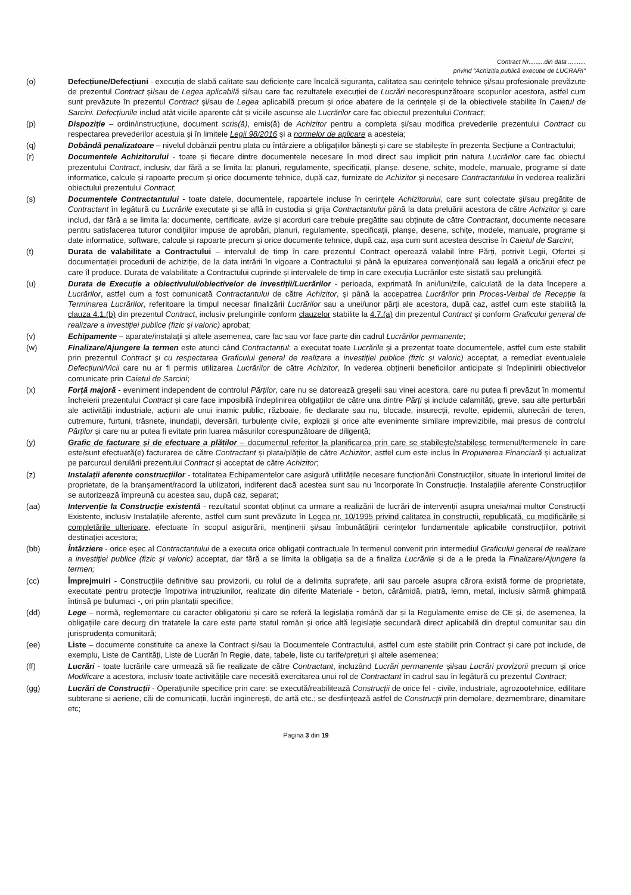Contract Nr.........din data ..........
privind "Achiziția publică executie de LUCRARI"
(o) Defecțiune/Defecțiuni - execuția de slabă calitate sau deficiențe care încalcă siguranța, calitatea sau cerințele tehnice și/sau profesionale prevăzute de prezentul Contract și/sau de Legea aplicabilă și/sau care fac rezultatele execuției de Lucrări necorespunzătoare scopurilor acestora, astfel cum sunt prevăzute în prezentul Contract și/sau de Legea aplicabilă precum și orice abatere de la cerințele și de la obiectivele stabilite în Caietul de Sarcini. Defecțiunile includ atât viciile aparente cât și viciile ascunse ale Lucrărilor care fac obiectul prezentului Contract;
(p) Dispoziție – ordin/instrucțiune, document scris(ă), emis(ă) de Achizitor pentru a completa și/sau modifica prevederile prezentului Contract cu respectarea prevederilor acestuia și în limitele Legii 98/2016 și a normelor de aplicare a acesteia;
(q) Dobândă penalizatoare – nivelul dobânzii pentru plata cu întârziere a obligațiilor bănești și care se stabilește în prezenta Secțiune a Contractului;
(r) Documentele Achizitorului - toate și fiecare dintre documentele necesare în mod direct sau implicit prin natura Lucrărilor care fac obiectul prezentului Contract, inclusiv, dar fără a se limita la: planuri, regulamente, specificații, planșe, desene, schițe, modele, manuale, programe și date informatice, calcule și rapoarte precum și orice documente tehnice, după caz, furnizate de Achizitor și necesare Contractantului în vederea realizării obiectului prezentului Contract;
(s) Documentele Contractantului - toate datele, documentele, rapoartele incluse în cerințele Achizitorului, care sunt colectate și/sau pregătite de Contractant în legătură cu Lucrările executate și se află în custodia și grija Contractantului până la data preluării acestora de către Achizitor și care includ, dar fără a se limita la: documente, certificate, avize și acorduri care trebuie pregătite sau obținute de către Contractant, documente necesare pentru satisfacerea tuturor condițiilor impuse de aprobări, planuri, regulamente, specificații, planșe, desene, schițe, modele, manuale, programe și date informatice, software, calcule și rapoarte precum și orice documente tehnice, după caz, așa cum sunt acestea descrise în Caietul de Sarcini;
(t) Durata de valabilitate a Contractului – intervalul de timp în care prezentul Contract operează valabil între Părți, potrivit Legii, Ofertei și documentației procedurii de achiziție, de la data intrării în vigoare a Contractului și până la epuizarea convențională sau legală a oricărui efect pe care îl produce. Durata de valabilitate a Contractului cuprinde și intervalele de timp în care execuția Lucrărilor este sistată sau prelungită.
(u) Durata de Execuție a obiectivului/obiectivelor de investiții/Lucrărilor - perioada, exprimată în ani/luni/zile, calculată de la data începere a Lucrărilor, astfel cum a fost comunicată Contractantului de către Achizitor, și până la accepatrea Lucrărilor prin Proces-Verbal de Recepție la Terminarea Lucrărilor, referitoare la timpul necesar finalizării Lucrărilor sau a unei/unor părți ale acestora, după caz, astfel cum este stabilită la clauza 4.1.(b) din prezentul Contract, inclusiv prelungirile conform clauzelor stabilite la 4.7.(a) din prezentul Contract și conform Graficului general de realizare a investiției publice (fizic și valoric) aprobat;
(v) Echipamente – aparate/instalații și altele asemenea, care fac sau vor face parte din cadrul Lucrărilor permanente;
(w) Finalizare/Ajungere la termen este atunci când Contractantul: a executat toate Lucrările și a prezentat toate documentele, astfel cum este stabilit prin prezentul Contract și cu respectarea Graficului general de realizare a investiției publice (fizic și valoric) acceptat, a remediat eventualele Defecțiuni/Vicii care nu ar fi permis utilizarea Lucrărilor de către Achizitor, în vederea obținerii beneficiilor anticipate și îndeplinirii obiectivelor comunicate prin Caietul de Sarcini;
(x) Forță majoră - eveniment independent de controlul Părților, care nu se datorează greșelii sau vinei acestora, care nu putea fi prevăzut în momentul încheierii prezentului Contract și care face imposibilă îndeplinirea obligațiilor de către una dintre Părți și include calamități, greve, sau alte perturbări ale activității industriale, acțiuni ale unui inamic public, războaie, fie declarate sau nu, blocade, insurecții, revolte, epidemii, alunecări de teren, cutremure, furtuni, trăsnete, inundații, deversări, turbulențe civile, explozii și orice alte evenimente similare imprevizibile, mai presus de controlul Părților și care nu ar putea fi evitate prin luarea măsurilor corespunzătoare de diligență;
(y) Grafic de facturare și de efectuare a plăților – documentul referitor la planificarea prin care se stabilește/stabilesc termenul/termenele în care este/sunt efectuată(e) facturarea de către Contractant și plata/plățile de către Achizitor, astfel cum este inclus în Propunerea Financiară și actualizat pe parcurcul derulării prezentului Contract și acceptat de către Achizitor;
(z) Instalații aferente construcțiilor - totalitatea Echipamentelor care asigură utilitățile necesare funcționării Construcțiilor, situate în interiorul limitei de proprietate, de la branșament/racord la utilizatori, indiferent dacă acestea sunt sau nu încorporate în Construcție. Instalațiile aferente Construcțiilor se autorizează împreună cu acestea sau, după caz, separat;
(aa) Intervenție la Construcție existentă - rezultatul scontat obținut ca urmare a realizării de lucrări de intervenții asupra uneia/mai multor Construcții Existente, inclusiv Instalațiile aferente, astfel cum sunt prevăzute în Legea nr. 10/1995 privind calitatea în construcții, republicată, cu modificările și completările ulterioare, efectuate în scopul asigurării, menținerii și/sau îmbunătățirii cerințelor fundamentale aplicabile construcțiilor, potrivit destinației acestora;
(bb) Întârziere - orice eșec al Contractantului de a executa orice obligații contractuale în termenul convenit prin intermediul Graficului general de realizare a investiției publice (fizic și valoric) acceptat, dar fără a se limita la obligația sa de a finaliza Lucrările și de a le preda la Finalizare/Ajungere la termen;
(cc) Împrejmuiri - Construcțiile definitive sau provizorii, cu rolul de a delimita suprafețe, arii sau parcele asupra cărora există forme de proprietate, executate pentru protecție împotriva intruziunilor, realizate din diferite Materiale - beton, cărămidă, piatră, lemn, metal, inclusiv sârmă ghimpată întinsă pe bulumaci -, ori prin plantații specifice;
(dd) Lege – normă, reglementare cu caracter obligatoriu și care se referă la legislația română dar și la Regulamente emise de CE și, de asemenea, la obligațiile care decurg din tratatele la care este parte statul român și orice altă legislație secundară direct aplicabilă din dreptul comunitar sau din jurisprudența comunitară;
(ee) Liste – documente constituite ca anexe la Contract și/sau la Documentele Contractului, astfel cum este stabilit prin Contract și care pot include, de exemplu, Liste de Cantități, Liste de Lucrări în Regie, date, tabele, liste cu tarife/prețuri și altele asemenea;
(ff) Lucrări - toate lucrările care urmează să fie realizate de către Contractant, incluzând Lucrări permanente și/sau Lucrări provizorii precum și orice Modificare a acestora, inclusiv toate activitățile care necesită exercitarea unui rol de Contractant în cadrul sau în legătură cu prezentul Contract;
(gg) Lucrări de Construcții - Operațiunile specifice prin care: se execută/reabilitează Construcții de orice fel - civile, industriale, agrozootehnice, edilitare subterane și aeriene, căi de comunicații, lucrări inginerești, de artă etc.; se desființează astfel de Construcții prin demolare, dezmembrare, dinamitare etc;
Pagina 3 din 19